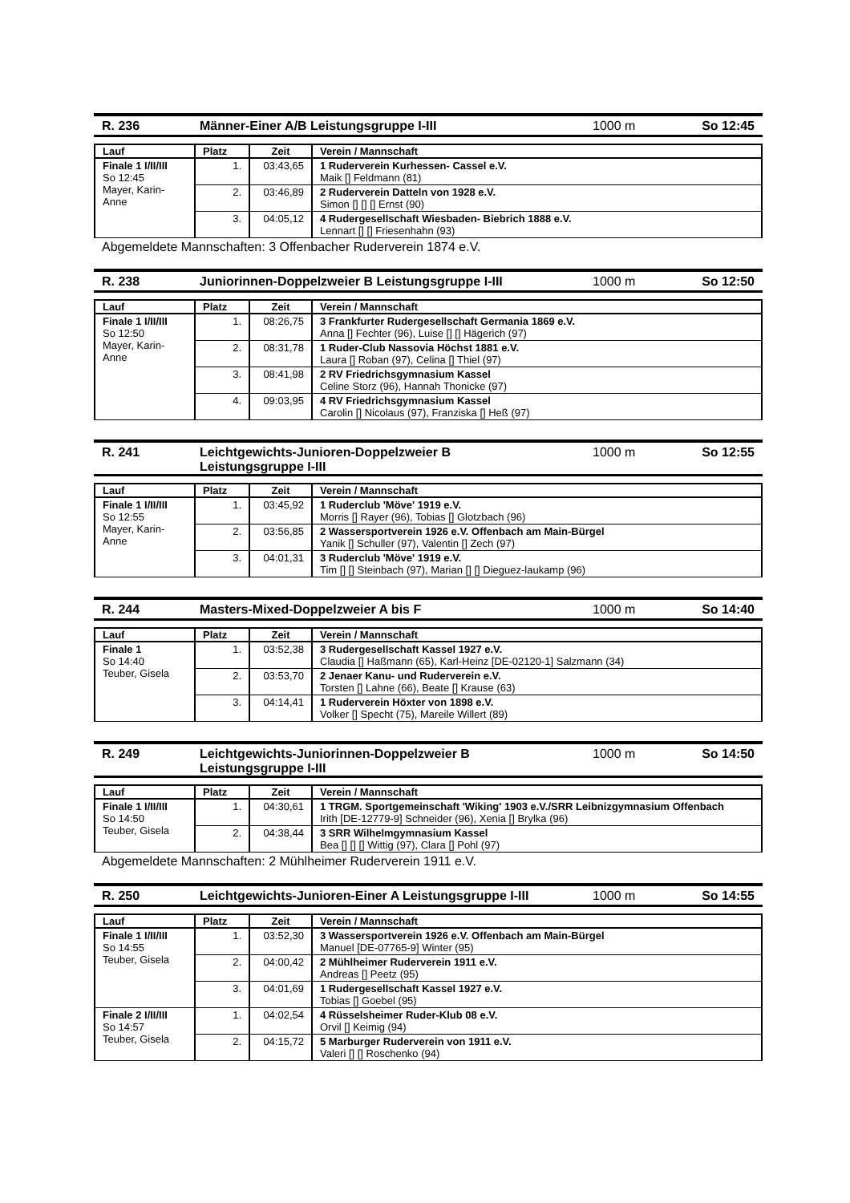R. 236 Männer-Einer A/B Leistungsgruppe I-III 1000 m So 12:45
| Lauf | Platz | Zeit | Verein / Mannschaft |
| --- | --- | --- | --- |
| Finale 1 I/II/III So 12:45 Mayer, Karin-Anne | 1. | 03:43,65 | 1 Ruderverein Kurhessen- Cassel e.V. Maik [] Feldmann (81) |
| | 2. | 03:46,89 | 2 Ruderverein Datteln von 1928 e.V. Simon [] [] [] Ernst (90) |
| | 3. | 04:05,12 | 4 Rudergesellschaft Wiesbaden- Biebrich 1888 e.V. Lennart [] [] Friesenhahn (93) |
Abgemeldete Mannschaften: 3 Offenbacher Ruderverein 1874 e.V.
R. 238 Juniorinnen-Doppelzweier B Leistungsgruppe I-III 1000 m So 12:50
| Lauf | Platz | Zeit | Verein / Mannschaft |
| --- | --- | --- | --- |
| Finale 1 I/II/III So 12:50 Mayer, Karin-Anne | 1. | 08:26,75 | 3 Frankfurter Rudergesellschaft Germania 1869 e.V. Anna [] Fechter (96), Luise [] [] Hägerich (97) |
| | 2. | 08:31,78 | 1 Ruder-Club Nassovia Höchst 1881 e.V. Laura [] Roban (97), Celina [] Thiel (97) |
| | 3. | 08:41,98 | 2 RV Friedrichsgymnasium Kassel Celine Storz (96), Hannah Thonicke (97) |
| | 4. | 09:03,95 | 4 RV Friedrichsgymnasium Kassel Carolin [] Nicolaus (97), Franziska [] Heß (97) |
R. 241 Leichtgewichts-Junioren-Doppelzweier B
Leistungsgruppe I-III 1000 m So 12:55
| Lauf | Platz | Zeit | Verein / Mannschaft |
| --- | --- | --- | --- |
| Finale 1 I/II/III So 12:55 Mayer, Karin-Anne | 1. | 03:45,92 | 1 Ruderclub 'Möve' 1919 e.V. Morris [] Rayer (96), Tobias [] Glotzbach (96) |
| | 2. | 03:56,85 | 2 Wassersportverein 1926 e.V. Offenbach am Main-Bürgel Yanik [] Schuller (97), Valentin [] Zech (97) |
| | 3. | 04:01,31 | 3 Ruderclub 'Möve' 1919 e.V. Tim [] [] Steinbach (97), Marian [] [] Dieguez-laukamp (96) |
R. 244 Masters-Mixed-Doppelzweier A bis F 1000 m So 14:40
| Lauf | Platz | Zeit | Verein / Mannschaft |
| --- | --- | --- | --- |
| Finale 1 So 14:40 Teuber, Gisela | 1. | 03:52,38 | 3 Rudergesellschaft Kassel 1927 e.V. Claudia [] Haßmann (65), Karl-Heinz [DE-02120-1] Salzmann (34) |
| | 2. | 03:53,70 | 2 Jenaer Kanu- und Ruderverein e.V. Torsten [] Lahne (66), Beate [] Krause (63) |
| | 3. | 04:14,41 | 1 Ruderverein Höxter von 1898 e.V. Volker [] Specht (75), Mareile Willert (89) |
R. 249 Leichtgewichts-Juniorinnen-Doppelzweier B
Leistungsgruppe I-III 1000 m So 14:50
| Lauf | Platz | Zeit | Verein / Mannschaft |
| --- | --- | --- | --- |
| Finale 1 I/II/III So 14:50 Teuber, Gisela | 1. | 04:30,61 | 1 TRGM. Sportgemeinschaft 'Wiking' 1903 e.V./SRR Leibnizgymnasium Offenbach Irith [DE-12779-9] Schneider (96), Xenia [] Brylka (96) |
| | 2. | 04:38,44 | 3 SRR Wilhelmgymnasium Kassel Bea [] [] [] Wittig (97), Clara [] Pohl (97) |
Abgemeldete Mannschaften: 2 Mühlheimer Ruderverein 1911 e.V.
R. 250 Leichtgewichts-Junioren-Einer A Leistungsgruppe I-III 1000 m So 14:55
| Lauf | Platz | Zeit | Verein / Mannschaft |
| --- | --- | --- | --- |
| Finale 1 I/II/III So 14:55 Teuber, Gisela | 1. | 03:52,30 | 3 Wassersportverein 1926 e.V. Offenbach am Main-Bürgel Manuel [DE-07765-9] Winter (95) |
| | 2. | 04:00,42 | 2 Mühlheimer Ruderverein 1911 e.V. Andreas [] Peetz (95) |
| | 3. | 04:01,69 | 1 Rudergesellschaft Kassel 1927 e.V. Tobias [] Goebel (95) |
| Finale 2 I/II/III So 14:57 Teuber, Gisela | 1. | 04:02,54 | 4 Rüsselsheimer Ruder-Klub 08 e.V. Orvil [] Keimig (94) |
| | 2. | 04:15,72 | 5 Marburger Ruderverein von 1911 e.V. Valeri [] [] Roschenko (94) |